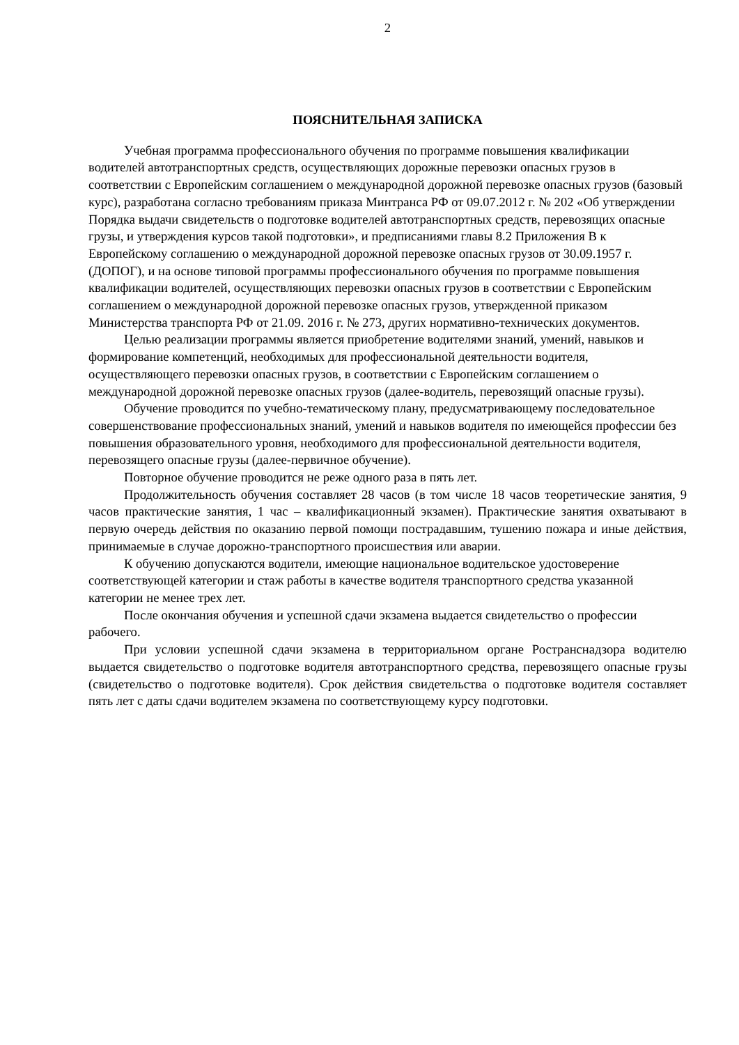2
ПОЯСНИТЕЛЬНАЯ ЗАПИСКА
Учебная программа профессионального обучения по программе повышения квалификации водителей автотранспортных средств, осуществляющих дорожные перевозки опасных грузов в соответствии с Европейским соглашением о международной дорожной перевозке опасных грузов (базовый курс), разработана согласно требованиям приказа Минтранса РФ от 09.07.2012 г. № 202 «Об утверждении Порядка выдачи свидетельств о подготовке водителей автотранспортных средств, перевозящих опасные грузы, и утверждения курсов такой подготовки», и предписаниями главы 8.2 Приложения B к Европейскому соглашению о международной дорожной перевозке опасных грузов от 30.09.1957 г. (ДОПОГ), и на основе типовой программы профессионального обучения по программе повышения квалификации водителей, осуществляющих перевозки опасных грузов в соответствии с Европейским соглашением о международной дорожной перевозке опасных грузов, утвержденной приказом Министерства транспорта РФ от 21.09. 2016 г. № 273, других нормативно-технических документов.
Целью реализации программы является приобретение водителями знаний, умений, навыков и формирование компетенций, необходимых для профессиональной деятельности водителя, осуществляющего перевозки опасных грузов, в соответствии с Европейским соглашением о международной дорожной перевозке опасных грузов (далее-водитель, перевозящий опасные грузы).
Обучение проводится по учебно-тематическому плану, предусматривающему последовательное совершенствование профессиональных знаний, умений и навыков водителя по имеющейся профессии без повышения образовательного уровня, необходимого для профессиональной деятельности водителя, перевозящего опасные грузы (далее-первичное обучение).
Повторное обучение проводится не реже одного раза в пять лет.
Продолжительность обучения составляет 28 часов (в том числе 18 часов теоретические занятия, 9 часов практические занятия, 1 час – квалификационный экзамен). Практические занятия охватывают в первую очередь действия по оказанию первой помощи пострадавшим, тушению пожара и иные действия, принимаемые в случае дорожно-транспортного происшествия или аварии.
К обучению допускаются водители, имеющие национальное водительское удостоверение соответствующей категории и стаж работы в качестве водителя транспортного средства указанной категории не менее трех лет.
После окончания обучения и успешной сдачи экзамена выдается свидетельство о профессии рабочего.
При условии успешной сдачи экзамена в территориальном органе Ространснадзора водителю выдается свидетельство о подготовке водителя автотранспортного средства, перевозящего опасные грузы (свидетельство о подготовке водителя). Срок действия свидетельства о подготовке водителя составляет пять лет с даты сдачи водителем экзамена по соответствующему курсу подготовки.